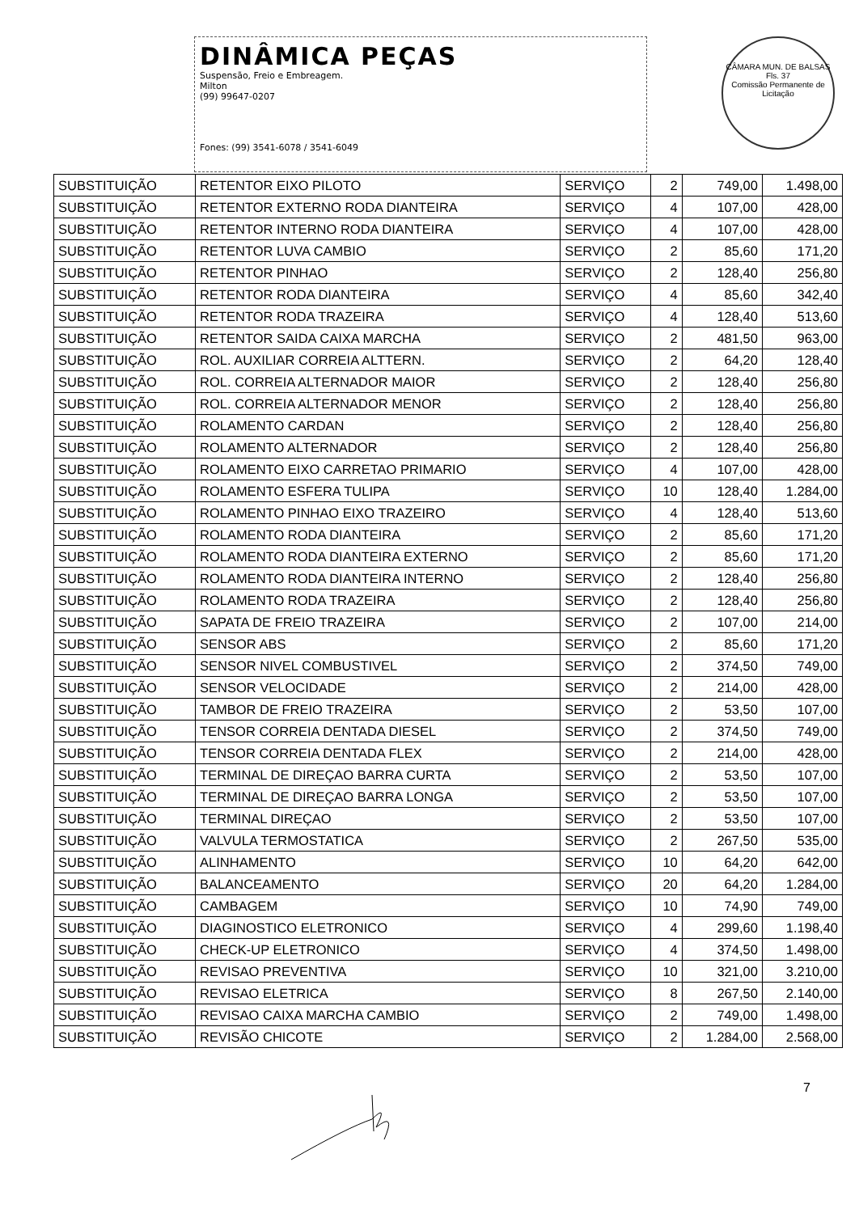DINÂMICA PEÇAS
Suspensão, Freio e Embreagem.
Milton
(99) 99647-0207
Fones: (99) 3541-6078 / 3541-6049
CÂMARA MUN. DE BALSAS
Fls. 37
Comissão Permanente de Licitação
| SUBSTITUIÇÃO | RETENTOR EIXO PILOTO | SERVIÇO | 2 | 749,00 | 1.498,00 |
| SUBSTITUIÇÃO | RETENTOR EXTERNO RODA DIANTEIRA | SERVIÇO | 4 | 107,00 | 428,00 |
| SUBSTITUIÇÃO | RETENTOR INTERNO RODA DIANTEIRA | SERVIÇO | 4 | 107,00 | 428,00 |
| SUBSTITUIÇÃO | RETENTOR LUVA CAMBIO | SERVIÇO | 2 | 85,60 | 171,20 |
| SUBSTITUIÇÃO | RETENTOR PINHAO | SERVIÇO | 2 | 128,40 | 256,80 |
| SUBSTITUIÇÃO | RETENTOR RODA DIANTEIRA | SERVIÇO | 4 | 85,60 | 342,40 |
| SUBSTITUIÇÃO | RETENTOR RODA TRAZEIRA | SERVIÇO | 4 | 128,40 | 513,60 |
| SUBSTITUIÇÃO | RETENTOR SAIDA CAIXA MARCHA | SERVIÇO | 2 | 481,50 | 963,00 |
| SUBSTITUIÇÃO | ROL. AUXILIAR CORREIA ALTTERN. | SERVIÇO | 2 | 64,20 | 128,40 |
| SUBSTITUIÇÃO | ROL. CORREIA ALTERNADOR MAIOR | SERVIÇO | 2 | 128,40 | 256,80 |
| SUBSTITUIÇÃO | ROL. CORREIA ALTERNADOR MENOR | SERVIÇO | 2 | 128,40 | 256,80 |
| SUBSTITUIÇÃO | ROLAMENTO CARDAN | SERVIÇO | 2 | 128,40 | 256,80 |
| SUBSTITUIÇÃO | ROLAMENTO ALTERNADOR | SERVIÇO | 2 | 128,40 | 256,80 |
| SUBSTITUIÇÃO | ROLAMENTO EIXO CARRETAO PRIMARIO | SERVIÇO | 4 | 107,00 | 428,00 |
| SUBSTITUIÇÃO | ROLAMENTO ESFERA TULIPA | SERVIÇO | 10 | 128,40 | 1.284,00 |
| SUBSTITUIÇÃO | ROLAMENTO PINHAO EIXO TRAZEIRO | SERVIÇO | 4 | 128,40 | 513,60 |
| SUBSTITUIÇÃO | ROLAMENTO RODA DIANTEIRA | SERVIÇO | 2 | 85,60 | 171,20 |
| SUBSTITUIÇÃO | ROLAMENTO RODA DIANTEIRA EXTERNO | SERVIÇO | 2 | 85,60 | 171,20 |
| SUBSTITUIÇÃO | ROLAMENTO RODA DIANTEIRA INTERNO | SERVIÇO | 2 | 128,40 | 256,80 |
| SUBSTITUIÇÃO | ROLAMENTO RODA TRAZEIRA | SERVIÇO | 2 | 128,40 | 256,80 |
| SUBSTITUIÇÃO | SAPATA DE FREIO TRAZEIRA | SERVIÇO | 2 | 107,00 | 214,00 |
| SUBSTITUIÇÃO | SENSOR ABS | SERVIÇO | 2 | 85,60 | 171,20 |
| SUBSTITUIÇÃO | SENSOR NIVEL COMBUSTIVEL | SERVIÇO | 2 | 374,50 | 749,00 |
| SUBSTITUIÇÃO | SENSOR VELOCIDADE | SERVIÇO | 2 | 214,00 | 428,00 |
| SUBSTITUIÇÃO | TAMBOR DE FREIO TRAZEIRA | SERVIÇO | 2 | 53,50 | 107,00 |
| SUBSTITUIÇÃO | TENSOR CORREIA DENTADA DIESEL | SERVIÇO | 2 | 374,50 | 749,00 |
| SUBSTITUIÇÃO | TENSOR CORREIA DENTADA FLEX | SERVIÇO | 2 | 214,00 | 428,00 |
| SUBSTITUIÇÃO | TERMINAL DE DIREÇAO BARRA CURTA | SERVIÇO | 2 | 53,50 | 107,00 |
| SUBSTITUIÇÃO | TERMINAL DE DIREÇAO BARRA LONGA | SERVIÇO | 2 | 53,50 | 107,00 |
| SUBSTITUIÇÃO | TERMINAL DIREÇAO | SERVIÇO | 2 | 53,50 | 107,00 |
| SUBSTITUIÇÃO | VALVULA TERMOSTATICA | SERVIÇO | 2 | 267,50 | 535,00 |
| SUBSTITUIÇÃO | ALINHAMENTO | SERVIÇO | 10 | 64,20 | 642,00 |
| SUBSTITUIÇÃO | BALANCEAMENTO | SERVIÇO | 20 | 64,20 | 1.284,00 |
| SUBSTITUIÇÃO | CAMBAGEM | SERVIÇO | 10 | 74,90 | 749,00 |
| SUBSTITUIÇÃO | DIAGINOSTICO ELETRONICO | SERVIÇO | 4 | 299,60 | 1.198,40 |
| SUBSTITUIÇÃO | CHECK-UP ELETRONICO | SERVIÇO | 4 | 374,50 | 1.498,00 |
| SUBSTITUIÇÃO | REVISAO PREVENTIVA | SERVIÇO | 10 | 321,00 | 3.210,00 |
| SUBSTITUIÇÃO | REVISAO ELETRICA | SERVIÇO | 8 | 267,50 | 2.140,00 |
| SUBSTITUIÇÃO | REVISAO CAIXA MARCHA CAMBIO | SERVIÇO | 2 | 749,00 | 1.498,00 |
| SUBSTITUIÇÃO | REVISÃO CHICOTE | SERVIÇO | 2 | 1.284,00 | 2.568,00 |
7